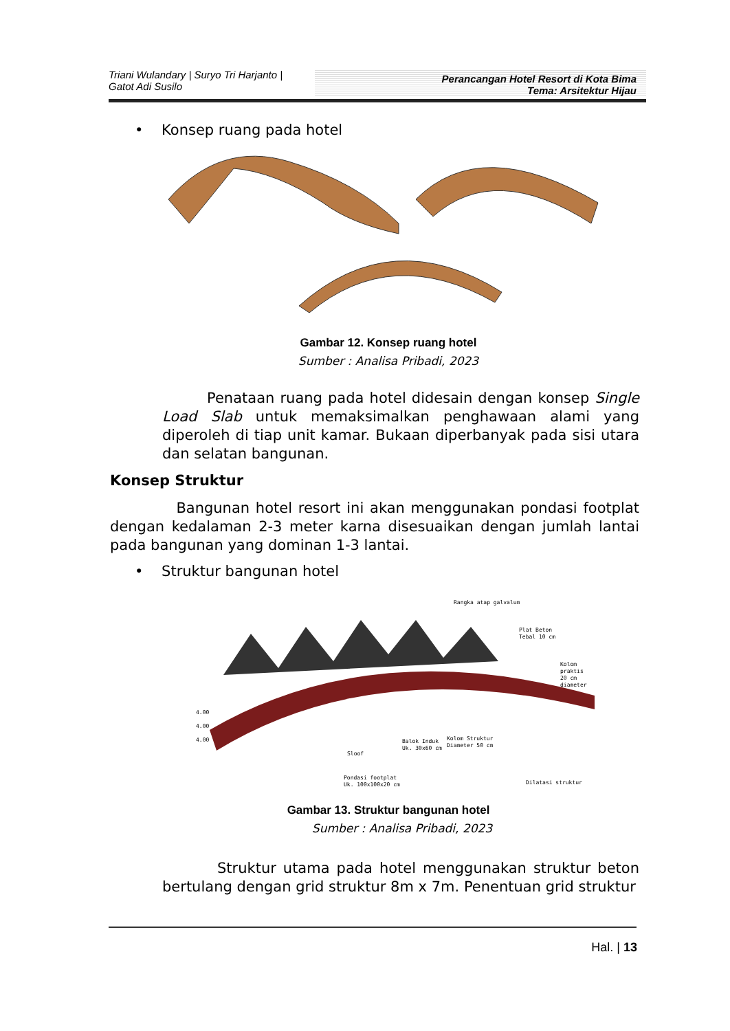Triani Wulandary | Suryo Tri Harjanto |
Gatot Adi Susilo
Perancangan Hotel Resort di Kota Bima
Tema: Arsitektur Hijau
• Konsep ruang pada hotel
Gambar 12. Konsep ruang hotel
Sumber : Analisa Pribadi, 2023
Penataan ruang pada hotel didesain dengan konsep Single Load Slab untuk memaksimalkan penghawaan alami yang diperoleh di tiap unit kamar. Bukaan diperbanyak pada sisi utara dan selatan bangunan.
Konsep Struktur
Bangunan hotel resort ini akan menggunakan pondasi footplat dengan kedalaman 2-3 meter karna disesuaikan dengan jumlah lantai pada bangunan yang dominan 1-3 lantai.
• Struktur bangunan hotel
Rangka atap galvalum
Plat Beton
Tebal 10 cm
Kolom praktis
20 cm diameter
4.00
4.00
4.00
Balok Induk
Uk. 30x60 cm
Kolom Struktur
Diameter 50 cm
Sloof
Pondasi footplat
Uk. 100x100x20 cm
Dilatasi struktur
Gambar 13. Struktur bangunan hotel
Sumber : Analisa Pribadi, 2023
Struktur utama pada hotel menggunakan struktur beton bertulang dengan grid struktur 8m x 7m. Penentuan grid struktur
Hal. | 13